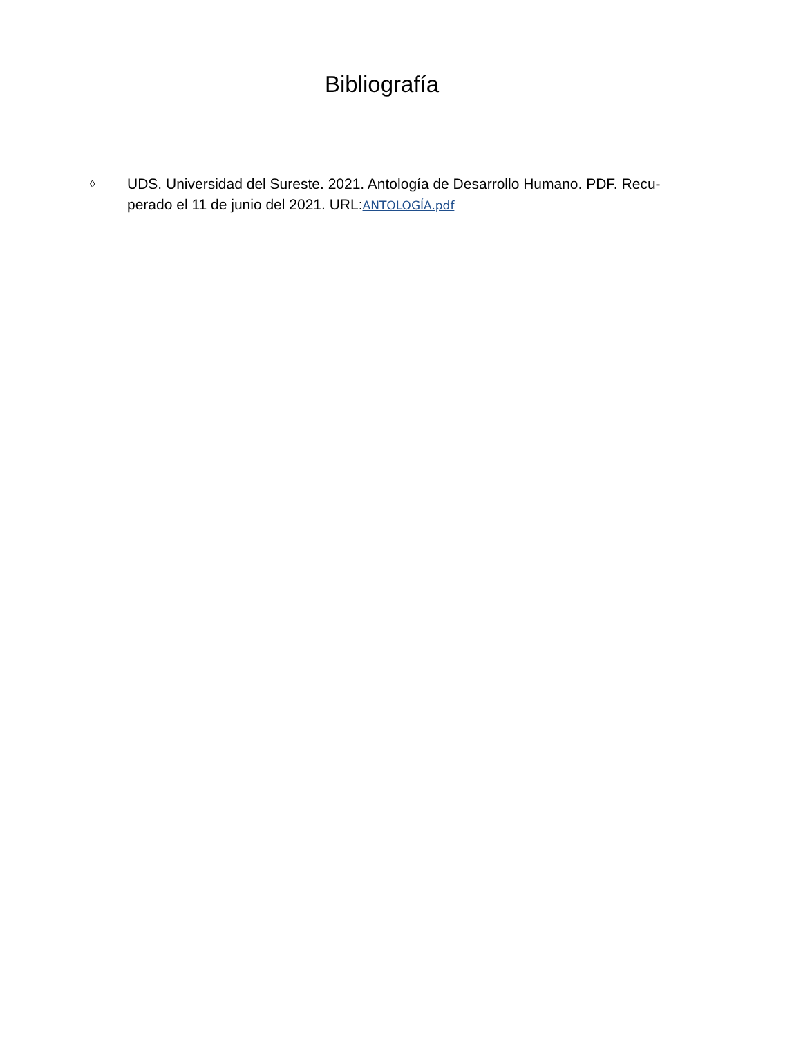Bibliografía
◊
UDS. Universidad del Sureste. 2021. Antología de Desarrollo Humano. PDF. Recu-perado el 11 de junio del 2021. URL:ANTOLOGÍA.pdf